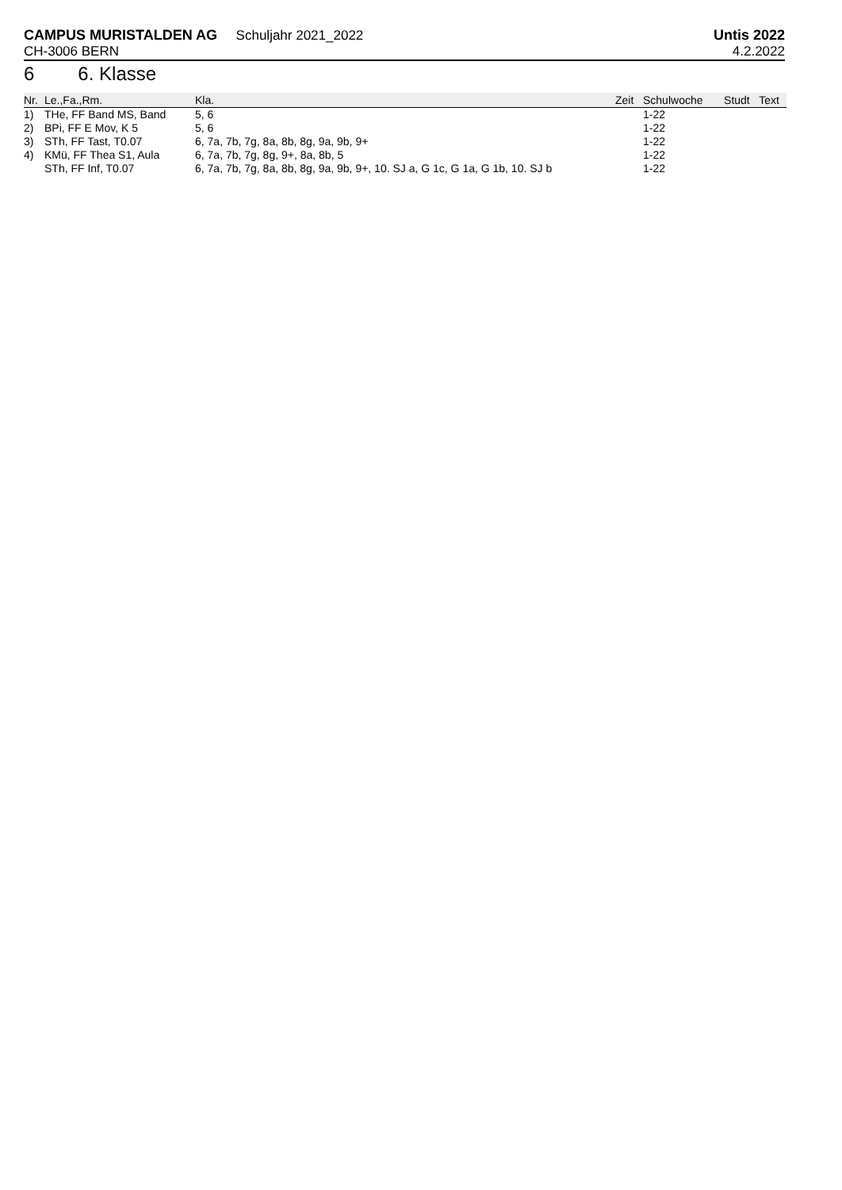CAMPUS MURISTALDEN AG Schuljahr 2021_2022
Untis 2022
CH-3006 BERN 4.2.2022
6 6. Klasse
| Nr. | Le.,Fa.,Rm. | Kla. | Zeit | Schulwoche | Studt | Text |
| --- | --- | --- | --- | --- | --- | --- |
| 1) | THe, FF Band MS, Band | 5, 6 | | 1-22 | | |
| 2) | BPi, FF E Mov, K 5 | 5, 6 | | 1-22 | | |
| 3) | STh, FF Tast, T0.07 | 6, 7a, 7b, 7g, 8a, 8b, 8g, 9a, 9b, 9+ | | 1-22 | | |
| 4) | KMü, FF Thea S1, Aula | 6, 7a, 7b, 7g, 8g, 9+, 8a, 8b, 5 | | 1-22 | | |
| | STh, FF Inf, T0.07 | 6, 7a, 7b, 7g, 8a, 8b, 8g, 9a, 9b, 9+, 10. SJ a, G 1c, G 1a, G 1b, 10. SJ b | | 1-22 | | |